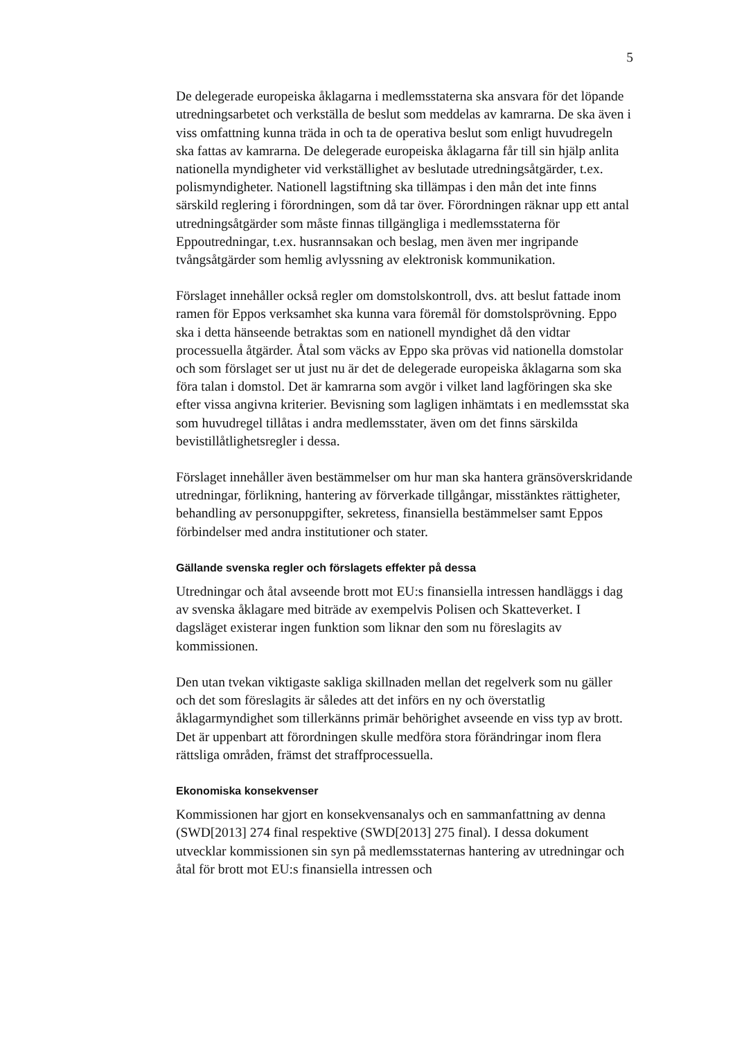5
De delegerade europeiska åklagarna i medlemsstaterna ska ansvara för det löpande utredningsarbetet och verkställa de beslut som meddelas av kamrarna. De ska även i viss omfattning kunna träda in och ta de operativa beslut som enligt huvudregeln ska fattas av kamrarna. De delegerade europeiska åklagarna får till sin hjälp anlita nationella myndigheter vid verkställighet av beslutade utredningsåtgärder, t.ex. polismyndigheter. Nationell lagstiftning ska tillämpas i den mån det inte finns särskild reglering i förordningen, som då tar över. Förordningen räknar upp ett antal utredningsåtgärder som måste finnas tillgängliga i medlemsstaterna för Eppoutredningar, t.ex. husrannsakan och beslag, men även mer ingripande tvångsåtgärder som hemlig avlyssning av elektronisk kommunikation.
Förslaget innehåller också regler om domstolskontroll, dvs. att beslut fattade inom ramen för Eppos verksamhet ska kunna vara föremål för domstolsprövning. Eppo ska i detta hänseende betraktas som en nationell myndighet då den vidtar processuella åtgärder. Åtal som väcks av Eppo ska prövas vid nationella domstolar och som förslaget ser ut just nu är det de delegerade europeiska åklagarna som ska föra talan i domstol. Det är kamrarna som avgör i vilket land lagföringen ska ske efter vissa angivna kriterier. Bevisning som lagligen inhämtats i en medlemsstat ska som huvudregel tillåtas i andra medlemsstater, även om det finns särskilda bevistillåtlighetsregler i dessa.
Förslaget innehåller även bestämmelser om hur man ska hantera gränsöverskridande utredningar, förlikning, hantering av förverkade tillgångar, misstänktes rättigheter, behandling av personuppgifter, sekretess, finansiella bestämmelser samt Eppos förbindelser med andra institutioner och stater.
Gällande svenska regler och förslagets effekter på dessa
Utredningar och åtal avseende brott mot EU:s finansiella intressen handläggs i dag av svenska åklagare med biträde av exempelvis Polisen och Skatteverket. I dagsläget existerar ingen funktion som liknar den som nu föreslagits av kommissionen.
Den utan tvekan viktigaste sakliga skillnaden mellan det regelverk som nu gäller och det som föreslagits är således att det införs en ny och överstatlig åklagarmyndighet som tillerkänns primär behörighet avseende en viss typ av brott. Det är uppenbart att förordningen skulle medföra stora förändringar inom flera rättsliga områden, främst det straffprocessuella.
Ekonomiska konsekvenser
Kommissionen har gjort en konsekvensanalys och en sammanfattning av denna (SWD[2013] 274 final respektive (SWD[2013] 275 final). I dessa dokument utvecklar kommissionen sin syn på medlemsstaternas hantering av utredningar och åtal för brott mot EU:s finansiella intressen och